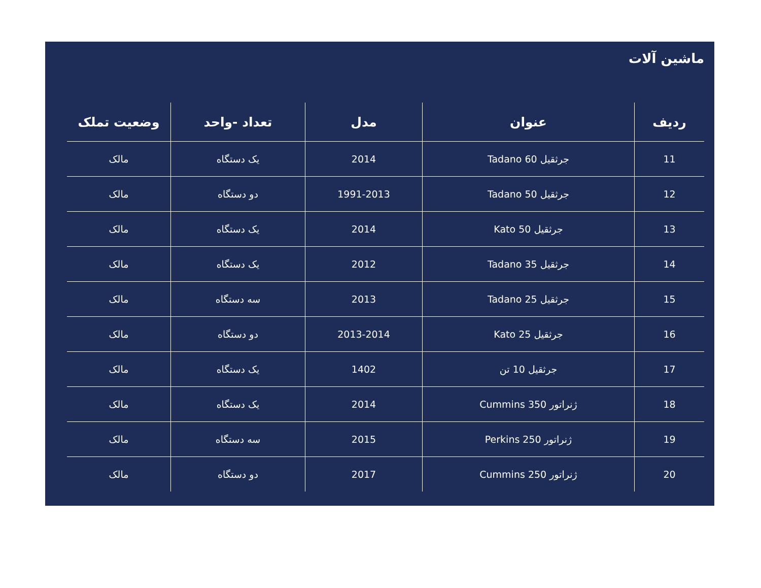ماشین آلات
| ردیف | عنوان | مدل | تعداد -واحد | وضعیت تملک |
| --- | --- | --- | --- | --- |
| 11 | جرثقیل Tadano 60 | 2014 | یک دستگاه | مالک |
| 12 | جرثقیل Tadano 50 | 1991-2013 | دو دستگاه | مالک |
| 13 | جرثقیل Kato 50 | 2014 | یک دستگاه | مالک |
| 14 | جرثقیل Tadano 35 | 2012 | یک دستگاه | مالک |
| 15 | جرثقیل Tadano 25 | 2013 | سه دستگاه | مالک |
| 16 | جرثقیل Kato 25 | 2013-2014 | دو دستگاه | مالک |
| 17 | جرثقیل 10 تن | 1402 | یک دستگاه | مالک |
| 18 | ژنراتور Cummins 350 | 2014 | یک دستگاه | مالک |
| 19 | ژنراتور Perkins 250 | 2015 | سه دستگاه | مالک |
| 20 | ژنراتور Cummins 250 | 2017 | دو دستگاه | مالک |